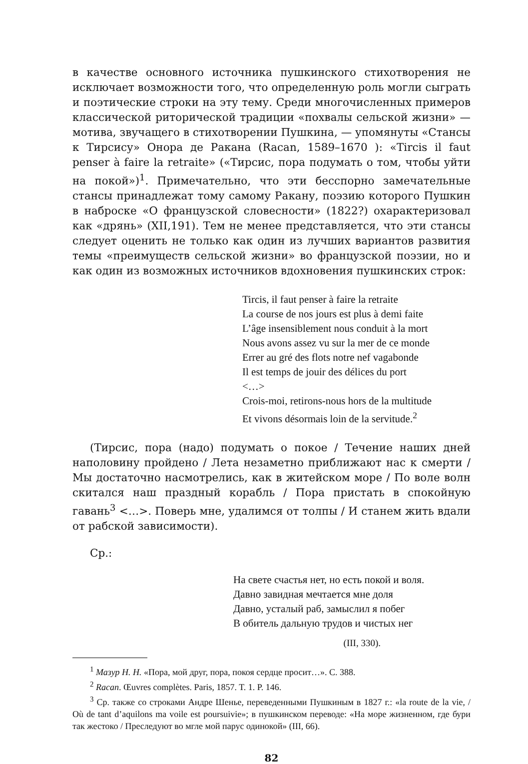в качестве основного источника пушкинского стихотворения не исключает возможности того, что определенную роль могли сыграть и поэтические строки на эту тему. Среди многочисленных примеров классической риторической традиции «похвалы сельской жизни» — мотива, звучащего в стихотворении Пушкина, — упомянуты «Стансы к Тирсису» Онора де Ракана (Racan, 1589–1670 ): «Tircis il faut penser à faire la retraite» («Тирсис, пора подумать о том, чтобы уйти на покой»)<sup>1</sup>. Примечательно, что эти бесспорно замечательные стансы принадлежат тому самому Ракану, поэзию которого Пушкин в наброске «О французской словесности» (1822?) охарактеризовал как «дрянь» (XII,191). Тем не менее представляется, что эти стансы следует оценить не только как один из лучших вариантов развития темы «преимуществ сельской жизни» во французской поэзии, но и как один из возможных источников вдохновения пушкинских строк:
Tircis, il faut penser à faire la retraite
La course de nos jours est plus à demi faite
L’âge insensiblement nous conduit à la mort
Nous avons assez vu sur la mer de ce monde
Errer au gré des flots notre nef vagabonde
Il est temps de jouir des délices du port
<…>
Crois-moi, retirons-nous hors de la multitude
Et vivons désormais loin de la servitude.<sup>2</sup>
(Тирсис, пора (надо) подумать о покое / Течение наших дней наполовину пройдено / Лета незаметно приближают нас к смерти / Мы достаточно насмотрелись, как в житейском море / По воле волн скитался наш праздный корабль / Пора пристать в спокойную гавань<sup>3</sup> <…>. Поверь мне, удалимся от толпы / И станем жить вдали от рабской зависимости).
Ср.:
На свете счастья нет, но есть покой и воля.
Давно завидная мечтается мне доля
Давно, усталый раб, замыслил я побег
В обитель дальную трудов и чистых нег
(III, 330).
<sup>1</sup> Мазур Н. Н. «Пора, мой друг, пора, покоя сердце просит…». С. 388.
<sup>2</sup> Racan. Œuvres complètes. Paris, 1857. T. 1. P. 146.
<sup>3</sup> Ср. также со строками Андре Шенье, переведенными Пушкиным в 1827 г.: «la route de la vie, / Où de tant d’aquilons ma voile est poursuivie»; в пушкинском переводе: «На море жизненном, где бури так жестоко / Преследуют во мгле мой парус одинокой» (III, 66).
82